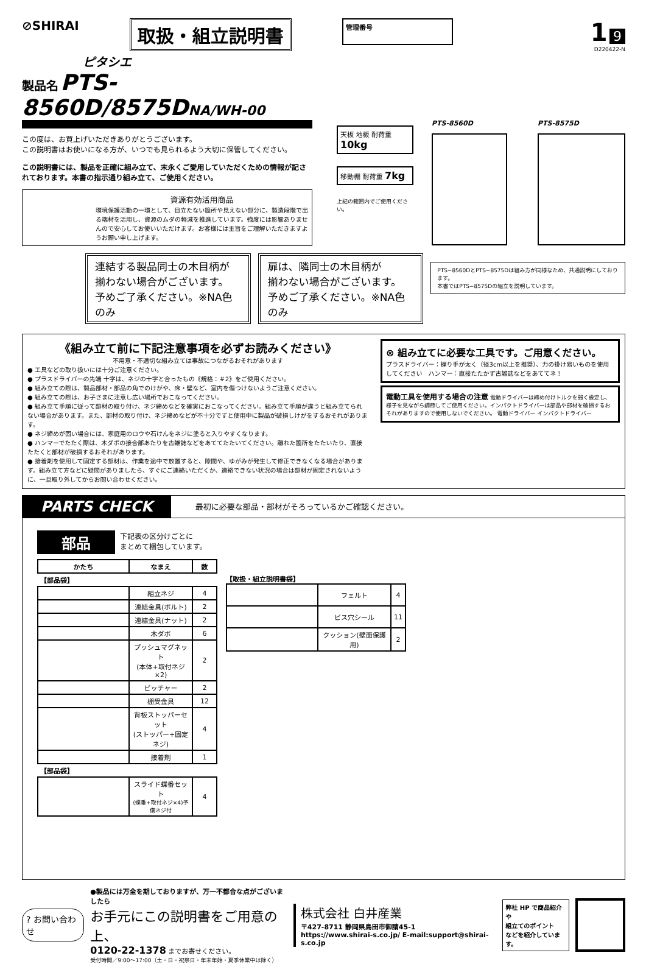⊘SHIRAI
取扱・組立説明書
管理番号
1 9
D220422-N
ピタシエ
製品名 PTS-8560D/8575D NA/WH-00
この度は、お買上げいただきありがとうございます。
この説明書はお使いになる方が、いつでも見られるよう大切に保管してください。
この説明書には、製品を正確に組み立て、末永くご愛用していただくための情報が記されております。本書の指示通り組み立て、ご使用ください。
資源有効活用商品
環境保護活動の一環として、目立たない箇所や見えない部分に、製造段階で出る端材を活用し、資源のムダの軽減を推進しています。強度には影響ありませんので安心してお使いいただけます。お客様には主旨をご理解いただきますようお願い申し上げます。
天板 地板 耐荷重 10kg
移動棚 耐荷重 7kg
上記の範囲内でご使用ください。
PTS-8560D PTS-8575D
連結する製品同士の木目柄が
揃わない場合がございます。
予めご了承ください。※NA色のみ
扉は、隣同士の木目柄が
揃わない場合がございます。
予めご了承ください。※NA色のみ
PTS−8560DとPTS−8575Dは組み方が同様なため、共通説明にしております。
本書ではPTS−8575Dの組立を説明しています。
《組み立て前に下記注意事項を必ずお読みください》
不用意・不適切な組み立ては事故につながるおそれがあります
● 工具などの取り扱いには十分ご注意ください。
● プラスドライバーの先端 十字は、ネジの十字と合ったもの《規格：＃2》をご使用ください。
● 組み立ての際は、製品部材・部品の角でのけがや、床・壁など、室内を傷つけないようご注意ください。
● 組み立ての際は、お子さまに注意し広い場所でおこなってください。
● 組み立て手順に従って部材の取り付け、ネジ締めなどを確実におこなってください。組み立て手順が違うと組み立てられない場合があります。また、部材の取り付け、ネジ締めなどが不十分ですと使用中に製品が破損しけがをするおそれがあります。
● ネジ締めが固い場合には、家庭用のロウや石けんをネジに塗ると入りやすくなります。
● ハンマーでたたく際は、木ダボの接合部あたりを古雑誌などをあててたたいてください。離れた箇所をたたいたり、直接たたくと部材が破損するおそれがあります。
● 接着剤を使用して固定する部材は、作業を途中で放置すると、隙間や、ゆがみが発生して修正できなくなる場合があります。組み立て方などに疑問がありましたら、すぐにご連絡いただくか、連絡できない状況の場合は部材が固定されないように、一旦取り外してからお問い合わせください。
⊗ 組み立てに必要な工具です。ご用意ください。
プラスドライバー：握り手が太く（径3cm以上を推奨）、力の掛け易いものを使用してください　ハンマー：直接たたかず古雑誌などをあててネ！
電動工具を使用する場合の注意 電動ドライバーは締め付けトルクを弱く設定し、様子を見ながら調節してご使用ください。インパクトドライバーは部品や部材を破損するおそれがありますので使用しないでください。 電動ドライバー インパクトドライバー
PARTS CHECK
最初に必要な部品・部材がそろっているかご確認ください。
部品
下記表の区分けごとに
まとめて梱包しています。
| かたち | なまえ | 数 |
| --- | --- | --- |
| 【部品袋】 | | |
| | 組立ネジ | 4 |
| | 連結金具(ボルト) | 2 |
| | 連結金具(ナット) | 2 |
| | 木ダボ | 6 |
| | プッシュマグネット (本体+取付ネジ×2) | 2 |
| | ピッチャー | 2 |
| | 棚受金具 | 12 |
| | 背板ストッパーセット (ストッパー+固定ネジ) | 4 |
| | 接着剤 | 1 |
| 【部品袋】 | | |
| | スライド蝶番セット (蝶番+取付ネジ×4)予備ネジ付 | 4 |
【取扱・組立説明書袋】
| | フェルト | 4 |
| | ビス穴シール | 11 |
| | クッション(壁面保護用) | 2 |
? お問い合わせ
●製品には万全を期しておりますが、万一不都合な点がございましたら
お手元にこの説明書をご用意の上、
0120-22-1378 までお寄せください。
受付時間／9:00〜17:00（土・日・祝祭日・年末年始・夏季休業中は除く）
株式会社 白井産業
〒427-8711 静岡県島田市御請45-1
https://www.shirai-s.co.jp/ E-mail:support@shirai-s.co.jp
弊社 HP で商品紹介や
組立てのポイント
などを紹介しています。